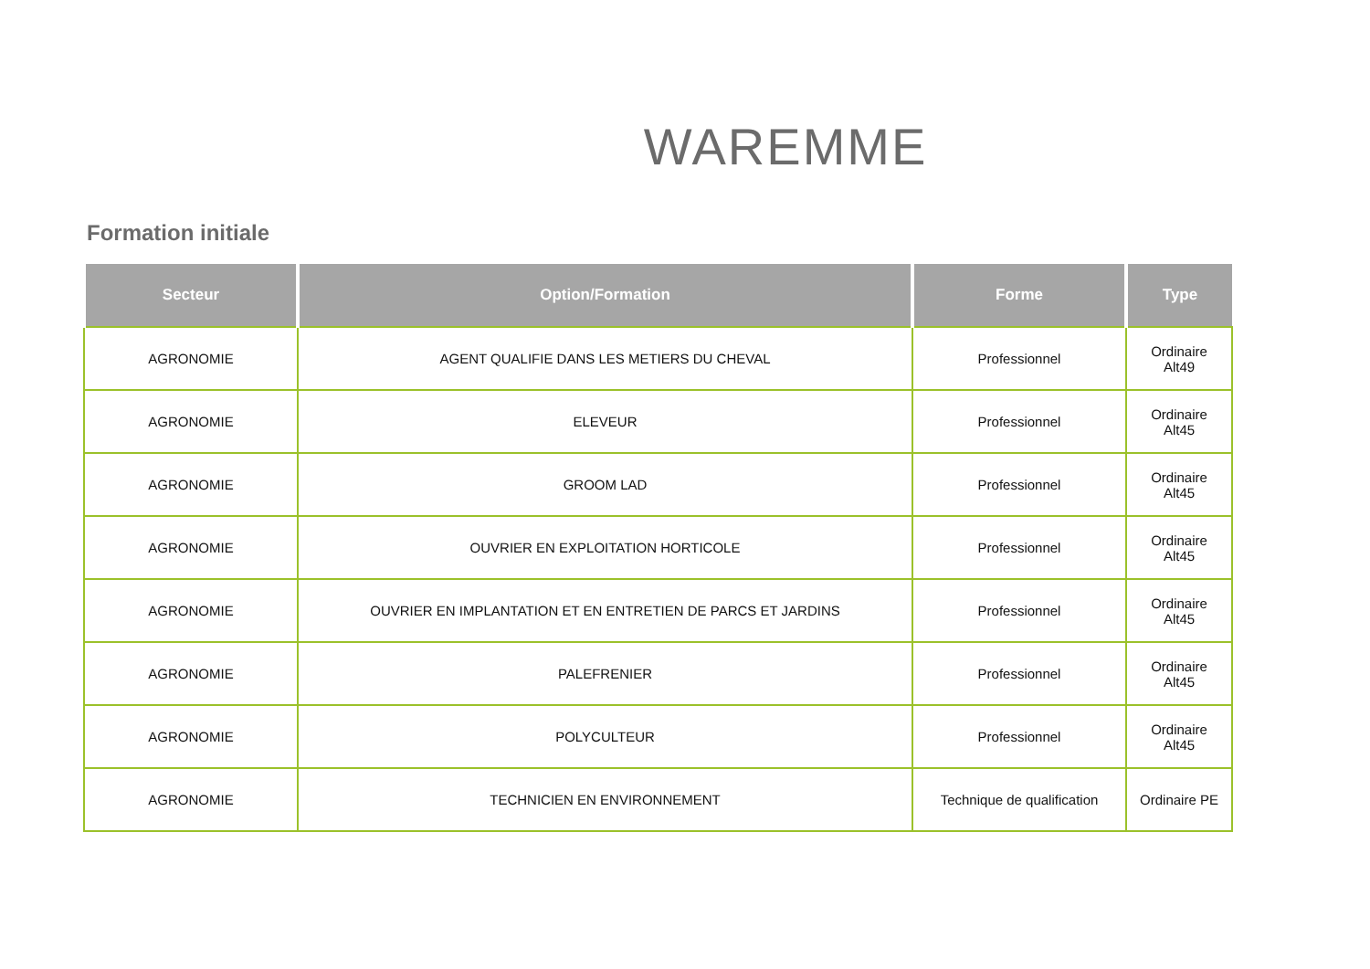WAREMME
Formation initiale
| Secteur | Option/Formation | Forme | Type |
| --- | --- | --- | --- |
| AGRONOMIE | AGENT QUALIFIE DANS LES METIERS DU CHEVAL | Professionnel | Ordinaire Alt49 |
| AGRONOMIE | ELEVEUR | Professionnel | Ordinaire Alt45 |
| AGRONOMIE | GROOM LAD | Professionnel | Ordinaire Alt45 |
| AGRONOMIE | OUVRIER EN EXPLOITATION HORTICOLE | Professionnel | Ordinaire Alt45 |
| AGRONOMIE | OUVRIER EN IMPLANTATION ET EN ENTRETIEN DE PARCS ET JARDINS | Professionnel | Ordinaire Alt45 |
| AGRONOMIE | PALEFRENIER | Professionnel | Ordinaire Alt45 |
| AGRONOMIE | POLYCULTEUR | Professionnel | Ordinaire Alt45 |
| AGRONOMIE | TECHNICIEN EN ENVIRONNEMENT | Technique de qualification | Ordinaire PE |